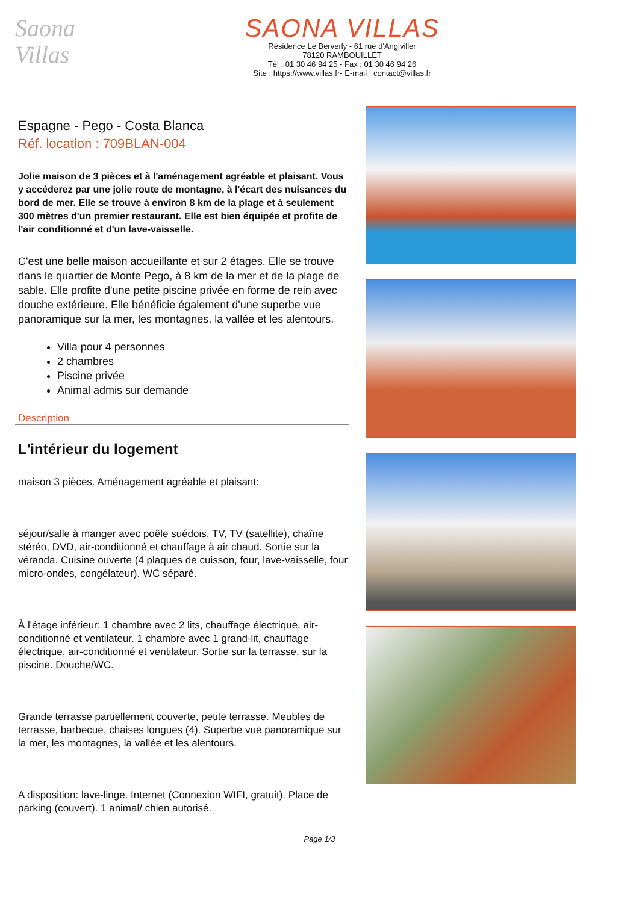Saona
Villas
SAONA VILLAS
Résidence Le Berverly - 61 rue d'Angiviller
78120 RAMBOUILLET
Tél : 01 30 46 94 25 - Fax : 01 30 46 94 26
Site : https://www.villas.fr- E-mail : contact@villas.fr
Espagne - Pego - Costa Blanca
Réf. location : 709BLAN-004
Jolie maison de 3 pièces et à l'aménagement agréable et plaisant. Vous y accéderez par une jolie route de montagne, à l'écart des nuisances du bord de mer. Elle se trouve à environ 8 km de la plage et à seulement 300 mètres d'un premier restaurant. Elle est bien équipée et profite de l'air conditionné et d'un lave-vaisselle.
C'est une belle maison accueillante et sur 2 étages. Elle se trouve dans le quartier de Monte Pego, à 8 km de la mer et de la plage de sable. Elle profite d'une petite piscine privée en forme de rein avec douche extérieure. Elle bénéficie également d'une superbe vue panoramique sur la mer, les montagnes, la vallée et les alentours.
Villa pour 4 personnes
2 chambres
Piscine privée
Animal admis sur demande
Description
L'intérieur du logement
maison 3 pièces. Aménagement agréable et plaisant:
séjour/salle à manger avec poêle suédois, TV, TV (satellite), chaîne stéréo, DVD, air-conditionné et chauffage à air chaud. Sortie sur la véranda. Cuisine ouverte (4 plaques de cuisson, four, lave-vaisselle, four micro-ondes, congélateur). WC séparé.
À l'étage inférieur: 1 chambre avec 2 lits, chauffage électrique, air-conditionné et ventilateur. 1 chambre avec 1 grand-lit, chauffage électrique, air-conditionné et ventilateur. Sortie sur la terrasse, sur la piscine. Douche/WC.
Grande terrasse partiellement couverte, petite terrasse. Meubles de terrasse, barbecue, chaises longues (4). Superbe vue panoramique sur la mer, les montagnes, la vallée et les alentours.
A disposition: lave-linge. Internet (Connexion WIFI, gratuit). Place de parking (couvert). 1 animal/ chien autorisé.
Page 1/3